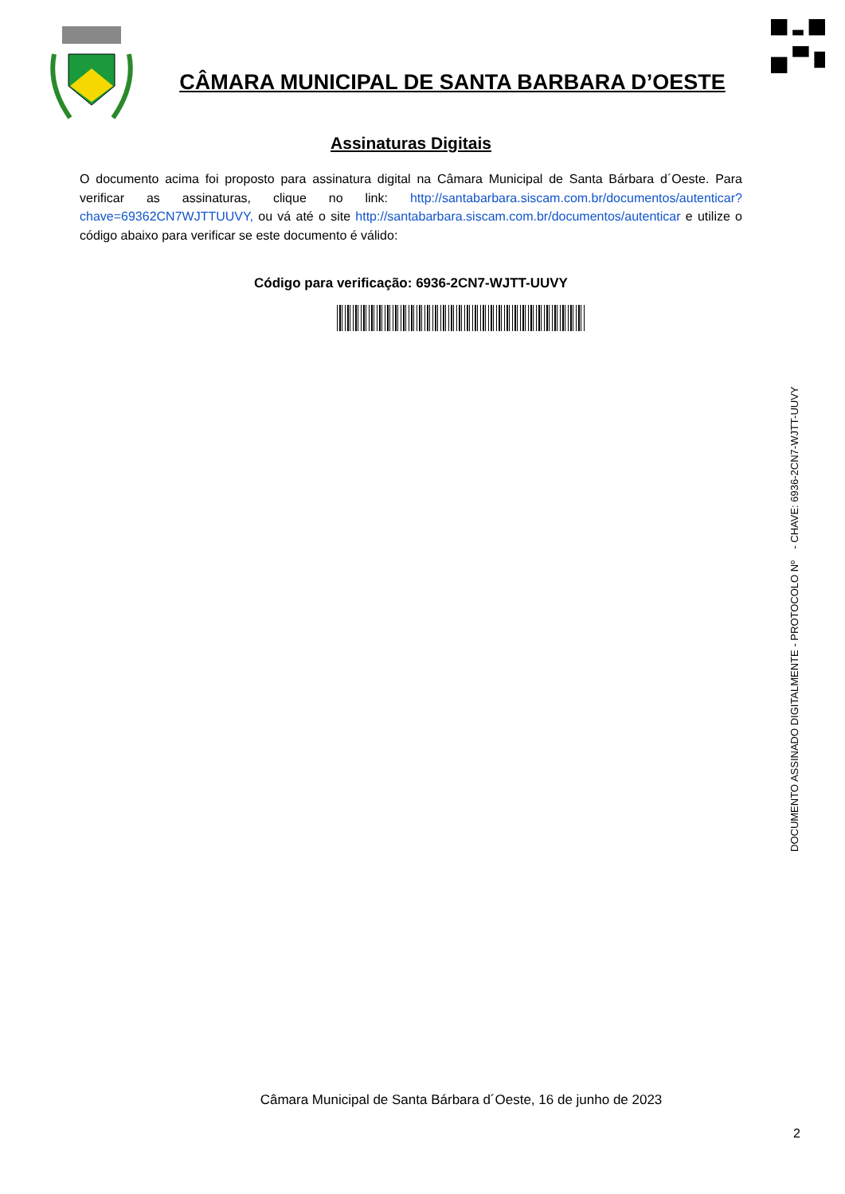CÂMARA MUNICIPAL DE SANTA BARBARA D’OESTE
Assinaturas Digitais
O documento acima foi proposto para assinatura digital na Câmara Municipal de Santa Bárbara d´Oeste. Para verificar as assinaturas, clique no link: http://santabarbara.siscam.com.br/documentos/autenticar?chave=69362CN7WJTTUUVY, ou vá até o site http://santabarbara.siscam.com.br/documentos/autenticar e utilize o código abaixo para verificar se este documento é válido:
Código para verificação: 6936-2CN7-WJTT-UUVY
DOCUMENTO ASSINADO DIGITALMENTE - PROTOCOLO Nº - CHAVE: 6936-2CN7-WJTT-UUVY
Câmara Municipal de Santa Bárbara d´Oeste, 16 de junho de 2023
2